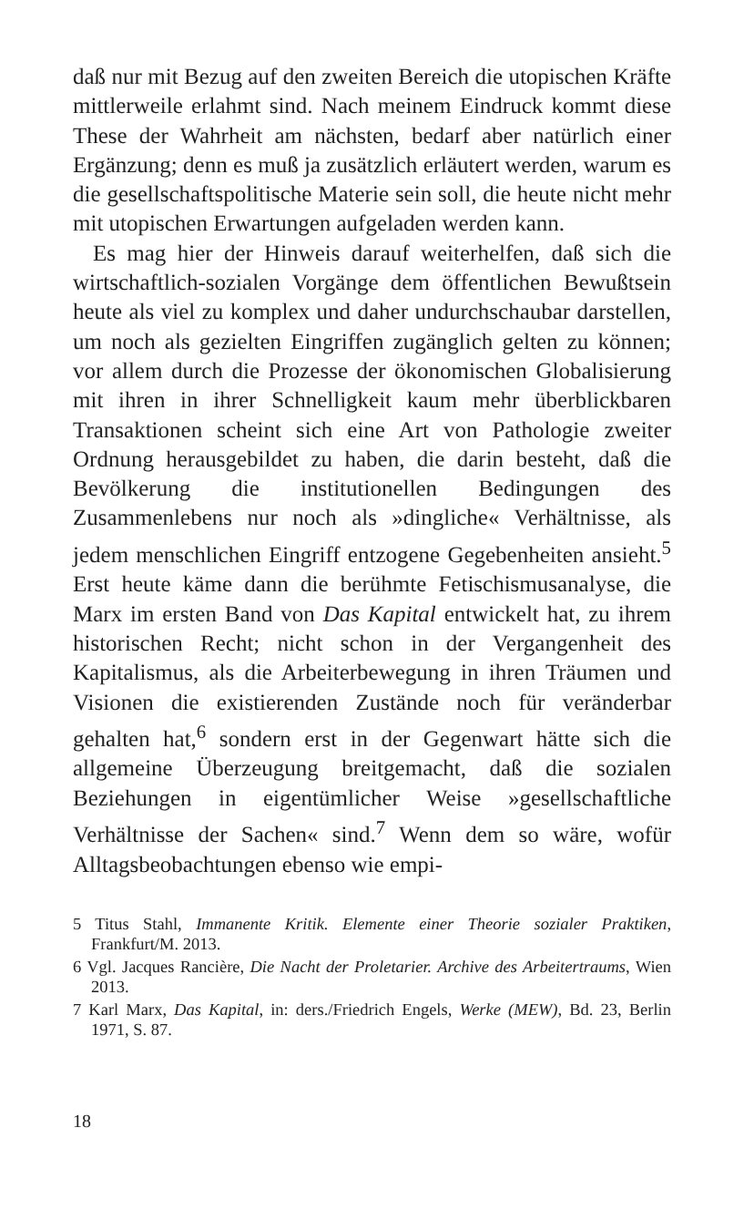daß nur mit Bezug auf den zweiten Bereich die utopischen Kräfte mittlerweile erlahmt sind. Nach meinem Eindruck kommt diese These der Wahrheit am nächsten, bedarf aber natürlich einer Ergänzung; denn es muß ja zusätzlich erläutert werden, warum es die gesellschaftspolitische Materie sein soll, die heute nicht mehr mit utopischen Erwartungen aufgeladen werden kann.
Es mag hier der Hinweis darauf weiterhelfen, daß sich die wirtschaftlich-sozialen Vorgänge dem öffentlichen Bewußtsein heute als viel zu komplex und daher undurchschaubar darstellen, um noch als gezielten Eingriffen zugänglich gelten zu können; vor allem durch die Prozesse der ökonomischen Globalisierung mit ihren in ihrer Schnelligkeit kaum mehr überblickbaren Transaktionen scheint sich eine Art von Pathologie zweiter Ordnung herausgebildet zu haben, die darin besteht, daß die Bevölkerung die institutionellen Bedingungen des Zusammenlebens nur noch als »dingliche« Verhältnisse, als jedem menschlichen Eingriff entzogene Gegebenheiten ansieht.<sup>5</sup> Erst heute käme dann die berühmte Fetischismusanalyse, die Marx im ersten Band von Das Kapital entwickelt hat, zu ihrem historischen Recht; nicht schon in der Vergangenheit des Kapitalismus, als die Arbeiterbewegung in ihren Träumen und Visionen die existierenden Zustände noch für veränderbar gehalten hat,<sup>6</sup> sondern erst in der Gegenwart hätte sich die allgemeine Überzeugung breitgemacht, daß die sozialen Beziehungen in eigentümlicher Weise »gesellschaftliche Verhältnisse der Sachen« sind.<sup>7</sup> Wenn dem so wäre, wofür Alltagsbeobachtungen ebenso wie empi-
5 Titus Stahl, Immanente Kritik. Elemente einer Theorie sozialer Praktiken, Frankfurt/M. 2013.
6 Vgl. Jacques Rancière, Die Nacht der Proletarier. Archive des Arbeitertraums, Wien 2013.
7 Karl Marx, Das Kapital, in: ders./Friedrich Engels, Werke (MEW), Bd. 23, Berlin 1971, S. 87.
18